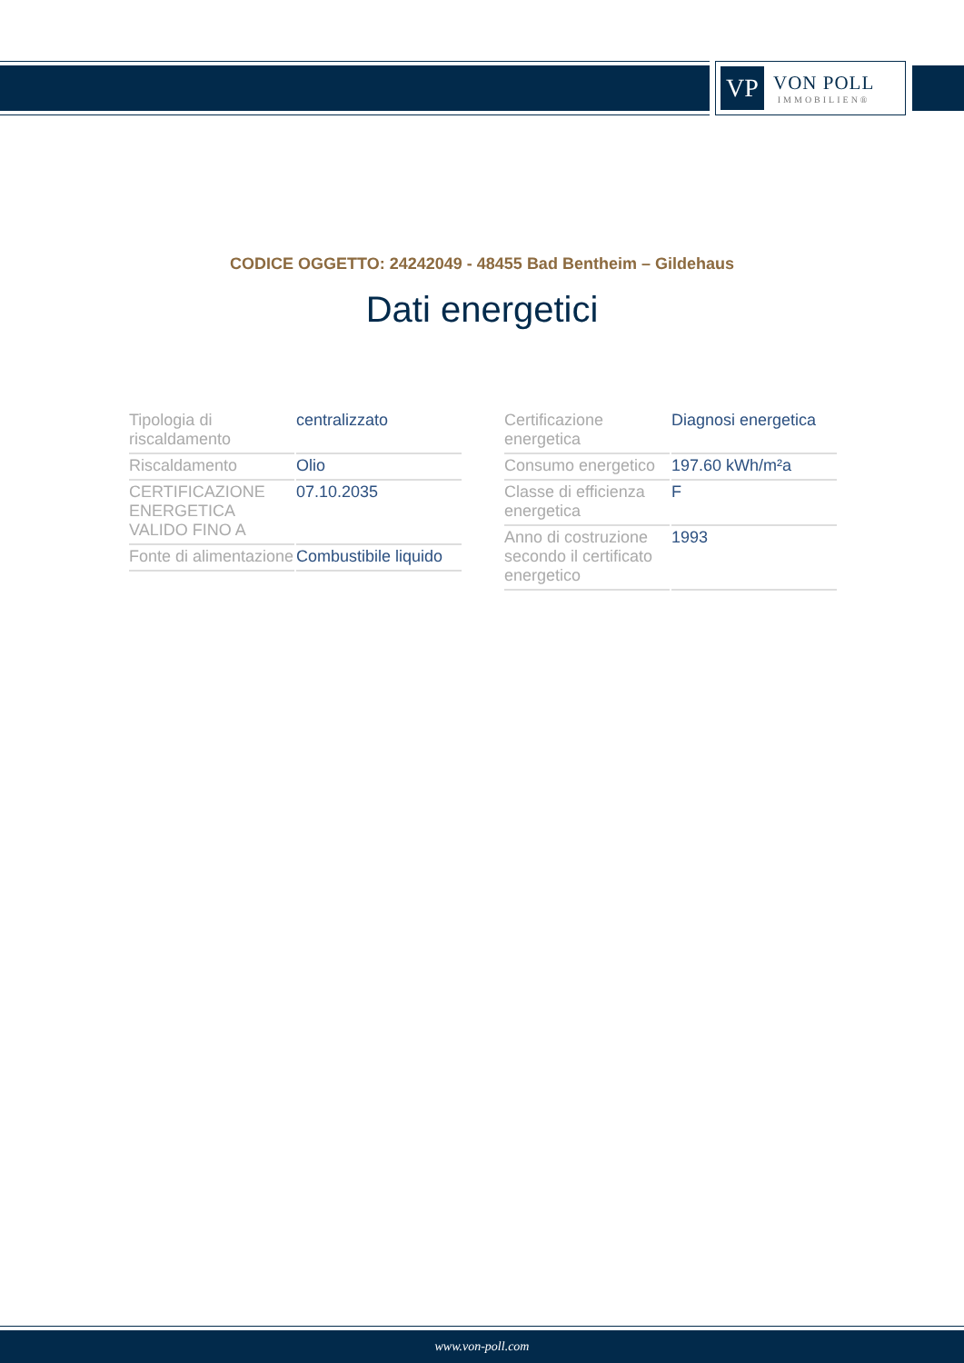VP
VON POLL
IMMOBILIEN®
CODICE OGGETTO: 24242049 - 48455 Bad Bentheim – Gildehaus
Dati energetici
| Tipologia di riscaldamento | centralizzato |
| Riscaldamento | Olio |
| CERTIFICAZIONE ENERGETICA VALIDO FINO A | 07.10.2035 |
| Fonte di alimentazione | Combustibile liquido |
| Certificazione energetica | Diagnosi energetica |
| Consumo energetico | 197.60 kWh/m²a |
| Classe di efficienza energetica | F |
| Anno di costruzione secondo il certificato energetico | 1993 |
www.von-poll.com